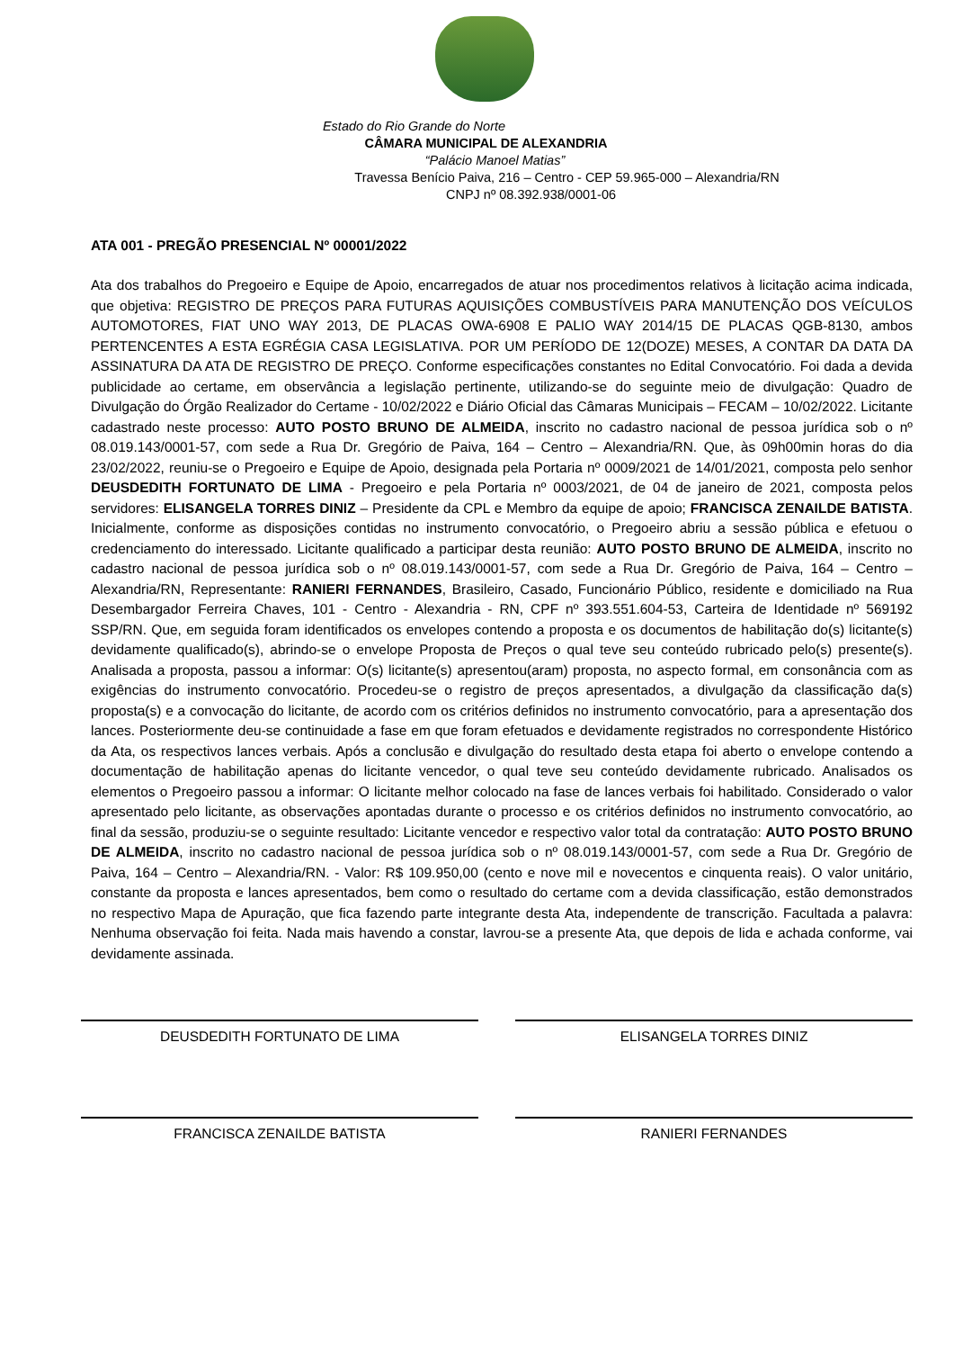Estado do Rio Grande do Norte
CÂMARA MUNICIPAL DE ALEXANDRIA
“Palácio Manoel Matias”
Travessa Benício Paiva, 216 – Centro - CEP 59.965-000 – Alexandria/RN
CNPJ nº 08.392.938/0001-06
ATA 001 - PREGÃO PRESENCIAL Nº 00001/2022
Ata dos trabalhos do Pregoeiro e Equipe de Apoio, encarregados de atuar nos procedimentos relativos à licitação acima indicada, que objetiva: REGISTRO DE PREÇOS PARA FUTURAS AQUISIÇÕES COMBUSTÍVEIS PARA MANUTENÇÃO DOS VEÍCULOS AUTOMOTORES, FIAT UNO WAY 2013, DE PLACAS OWA-6908 E PALIO WAY 2014/15 DE PLACAS QGB-8130, ambos PERTENCENTES A ESTA EGRÉGIA CASA LEGISLATIVA. POR UM PERÍODO DE 12(DOZE) MESES, A CONTAR DA DATA DA ASSINATURA DA ATA DE REGISTRO DE PREÇO. Conforme especificações constantes no Edital Convocatório. Foi dada a devida publicidade ao certame, em observância a legislação pertinente, utilizando-se do seguinte meio de divulgação: Quadro de Divulgação do Órgão Realizador do Certame - 10/02/2022 e Diário Oficial das Câmaras Municipais – FECAM – 10/02/2022. Licitante cadastrado neste processo: AUTO POSTO BRUNO DE ALMEIDA, inscrito no cadastro nacional de pessoa jurídica sob o nº 08.019.143/0001-57, com sede a Rua Dr. Gregório de Paiva, 164 – Centro – Alexandria/RN. Que, às 09h00min horas do dia 23/02/2022, reuniu-se o Pregoeiro e Equipe de Apoio, designada pela Portaria nº 0009/2021 de 14/01/2021, composta pelo senhor DEUSDEDITH FORTUNATO DE LIMA - Pregoeiro e pela Portaria nº 0003/2021, de 04 de janeiro de 2021, composta pelos servidores: ELISANGELA TORRES DINIZ – Presidente da CPL e Membro da equipe de apoio; FRANCISCA ZENAILDE BATISTA. Inicialmente, conforme as disposições contidas no instrumento convocatório, o Pregoeiro abriu a sessão pública e efetuou o credenciamento do interessado. Licitante qualificado a participar desta reunião: AUTO POSTO BRUNO DE ALMEIDA, inscrito no cadastro nacional de pessoa jurídica sob o nº 08.019.143/0001-57, com sede a Rua Dr. Gregório de Paiva, 164 – Centro – Alexandria/RN, Representante: RANIERI FERNANDES, Brasileiro, Casado, Funcionário Público, residente e domiciliado na Rua Desembargador Ferreira Chaves, 101 - Centro - Alexandria - RN, CPF nº 393.551.604-53, Carteira de Identidade nº 569192 SSP/RN. Que, em seguida foram identificados os envelopes contendo a proposta e os documentos de habilitação do(s) licitante(s) devidamente qualificado(s), abrindo-se o envelope Proposta de Preços o qual teve seu conteúdo rubricado pelo(s) presente(s). Analisada a proposta, passou a informar: O(s) licitante(s) apresentou(aram) proposta, no aspecto formal, em consonância com as exigências do instrumento convocatório. Procedeu-se o registro de preços apresentados, a divulgação da classificação da(s) proposta(s) e a convocação do licitante, de acordo com os critérios definidos no instrumento convocatório, para a apresentação dos lances. Posteriormente deu-se continuidade a fase em que foram efetuados e devidamente registrados no correspondente Histórico da Ata, os respectivos lances verbais. Após a conclusão e divulgação do resultado desta etapa foi aberto o envelope contendo a documentação de habilitação apenas do licitante vencedor, o qual teve seu conteúdo devidamente rubricado. Analisados os elementos o Pregoeiro passou a informar: O licitante melhor colocado na fase de lances verbais foi habilitado. Considerado o valor apresentado pelo licitante, as observações apontadas durante o processo e os critérios definidos no instrumento convocatório, ao final da sessão, produziu-se o seguinte resultado: Licitante vencedor e respectivo valor total da contratação: AUTO POSTO BRUNO DE ALMEIDA, inscrito no cadastro nacional de pessoa jurídica sob o nº 08.019.143/0001-57, com sede a Rua Dr. Gregório de Paiva, 164 – Centro – Alexandria/RN. - Valor: R$ 109.950,00 (cento e nove mil e novecentos e cinquenta reais). O valor unitário, constante da proposta e lances apresentados, bem como o resultado do certame com a devida classificação, estão demonstrados no respectivo Mapa de Apuração, que fica fazendo parte integrante desta Ata, independente de transcrição. Facultada a palavra: Nenhuma observação foi feita. Nada mais havendo a constar, lavrou-se a presente Ata, que depois de lida e achada conforme, vai devidamente assinada.
DEUSDEDITH FORTUNATO DE LIMA ELISANGELA TORRES DINIZ
FRANCISCA ZENAILDE BATISTA RANIERI FERNANDES